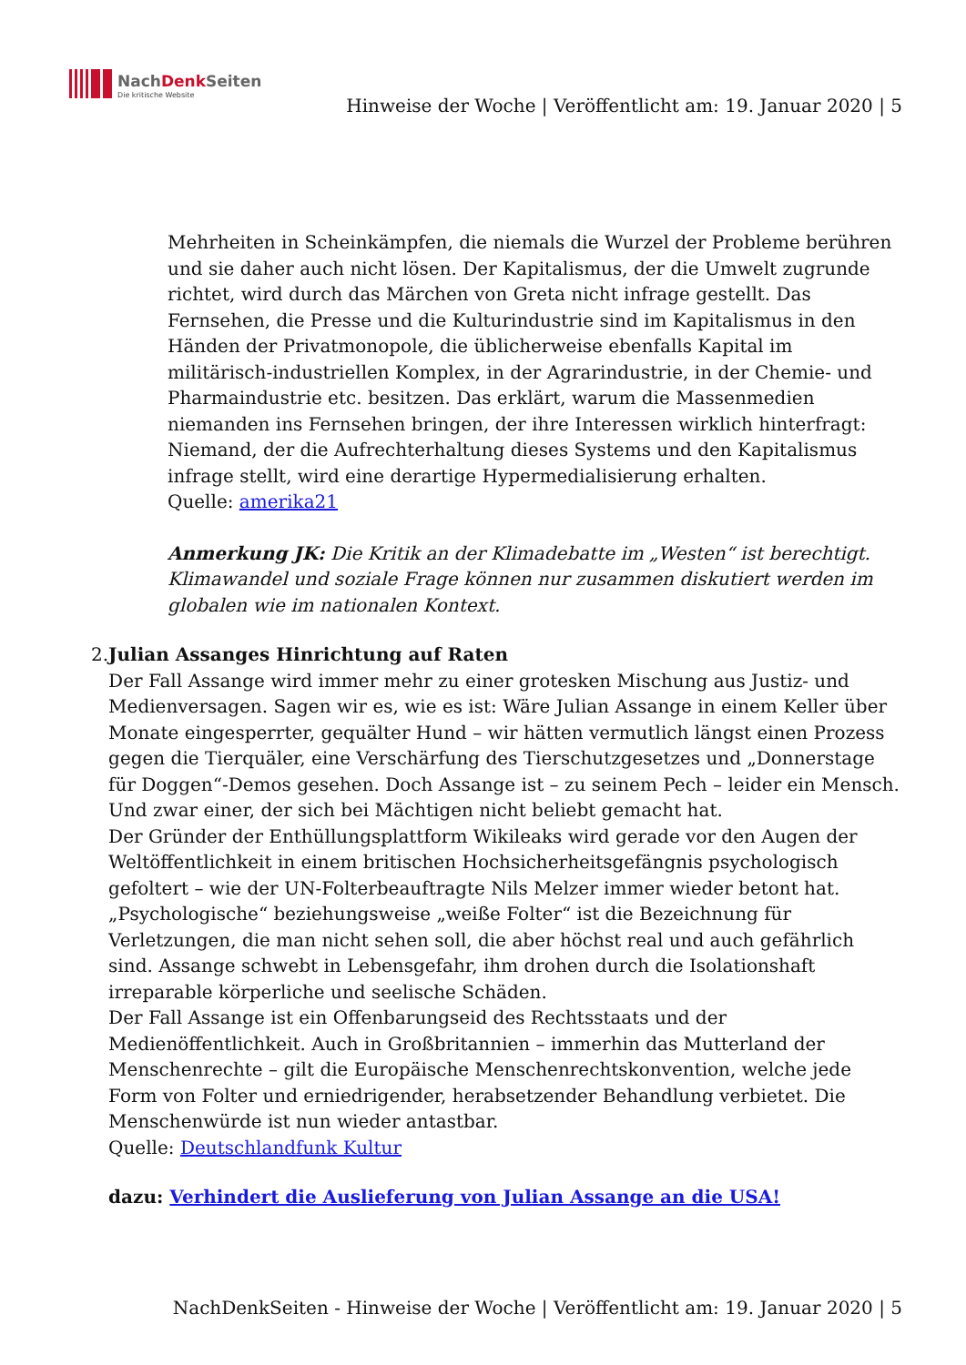NachDenk Seiten
Die kritische Website
Hinweise der Woche | Veröffentlicht am: 19. Januar 2020 | 5
Mehrheiten in Scheinkämpfen, die niemals die Wurzel der Probleme berühren und sie daher auch nicht lösen. Der Kapitalismus, der die Umwelt zugrunde richtet, wird durch das Märchen von Greta nicht infrage gestellt. Das Fernsehen, die Presse und die Kulturindustrie sind im Kapitalismus in den Händen der Privatmonopole, die üblicherweise ebenfalls Kapital im militärisch-industriellen Komplex, in der Agrarindustrie, in der Chemie- und Pharmaindustrie etc. besitzen. Das erklärt, warum die Massenmedien niemanden ins Fernsehen bringen, der ihre Interessen wirklich hinterfragt: Niemand, der die Aufrechterhaltung dieses Systems und den Kapitalismus infrage stellt, wird eine derartige Hypermedialisierung erhalten.
Quelle: amerika21
Anmerkung JK: Die Kritik an der Klimadebatte im „Westen“ ist berechtigt. Klimawandel und soziale Frage können nur zusammen diskutiert werden im globalen wie im nationalen Kontext.
2. Julian Assanges Hinrichtung auf Raten
Der Fall Assange wird immer mehr zu einer grotesken Mischung aus Justiz- und Medienversagen. Sagen wir es, wie es ist: Wäre Julian Assange in einem Keller über Monate eingesperrter, gequälter Hund – wir hätten vermutlich längst einen Prozess gegen die Tierquäler, eine Verschärfung des Tierschutzgesetzes und „Donnerstage für Doggen“-Demos gesehen. Doch Assange ist – zu seinem Pech – leider ein Mensch. Und zwar einer, der sich bei Mächtigen nicht beliebt gemacht hat.
Der Gründer der Enthüllungsplattform Wikileaks wird gerade vor den Augen der Weltöffentlichkeit in einem britischen Hochsicherheitsgefängnis psychologisch gefoltert – wie der UN-Folterbeauftragte Nils Melzer immer wieder betont hat. „Psychologische“ beziehungsweise „weiße Folter“ ist die Bezeichnung für Verletzungen, die man nicht sehen soll, die aber höchst real und auch gefährlich sind. Assange schwebt in Lebensgefahr, ihm drohen durch die Isolationshaft irreparable körperliche und seelische Schäden.
Der Fall Assange ist ein Offenbarungseid des Rechtsstaats und der Medienöffentlichkeit. Auch in Großbritannien – immerhin das Mutterland der Menschenrechte – gilt die Europäische Menschenrechtskonvention, welche jede Form von Folter und erniedrigender, herabsetzender Behandlung verbietet. Die Menschenwürde ist nun wieder antastbar.
Quelle: Deutschlandfunk Kultur
dazu: Verhindert die Auslieferung von Julian Assange an die USA!
NachDenkSeiten - Hinweise der Woche | Veröffentlicht am: 19. Januar 2020 | 5